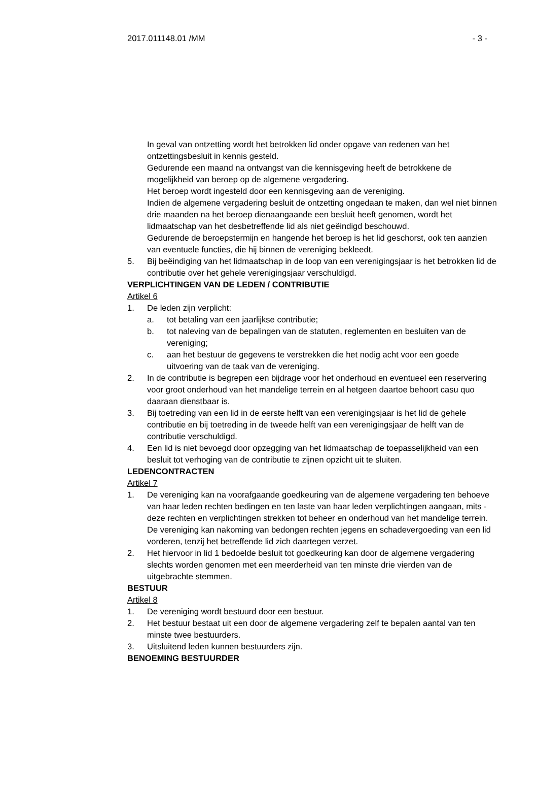2017.011148.01 /MM - 3 -
In geval van ontzetting wordt het betrokken lid onder opgave van redenen van het ontzettingsbesluit in kennis gesteld.
Gedurende een maand na ontvangst van die kennisgeving heeft de betrokkene de mogelijkheid van beroep op de algemene vergadering.
Het beroep wordt ingesteld door een kennisgeving aan de vereniging.
Indien de algemene vergadering besluit de ontzetting ongedaan te maken, dan wel niet binnen drie maanden na het beroep dienaangaande een besluit heeft genomen, wordt het lidmaatschap van het desbetreffende lid als niet geëindigd beschouwd.
Gedurende de beroepstermijn en hangende het beroep is het lid geschorst, ook ten aanzien van eventuele functies, die hij binnen de vereniging bekleedt.
5. Bij beëindiging van het lidmaatschap in de loop van een verenigingsjaar is het betrokken lid de contributie over het gehele verenigingsjaar verschuldigd.
VERPLICHTINGEN VAN DE LEDEN / CONTRIBUTIE
Artikel 6
1. De leden zijn verplicht:
a. tot betaling van een jaarlijkse contributie;
b. tot naleving van de bepalingen van de statuten, reglementen en besluiten van de vereniging;
c. aan het bestuur de gegevens te verstrekken die het nodig acht voor een goede uitvoering van de taak van de vereniging.
2. In de contributie is begrepen een bijdrage voor het onderhoud en eventueel een reservering voor groot onderhoud van het mandelige terrein en al hetgeen daartoe behoort casu quo daaraan dienstbaar is.
3. Bij toetreding van een lid in de eerste helft van een verenigingsjaar is het lid de gehele contributie en bij toetreding in de tweede helft van een verenigingsjaar de helft van de contributie verschuldigd.
4. Een lid is niet bevoegd door opzegging van het lidmaatschap de toepasselijkheid van een besluit tot verhoging van de contributie te zijnen opzicht uit te sluiten.
LEDENCONTRACTEN
Artikel 7
1. De vereniging kan na voorafgaande goedkeuring van de algemene vergadering ten behoeve van haar leden rechten bedingen en ten laste van haar leden verplichtingen aangaan, mits - deze rechten en verplichtingen strekken tot beheer en onderhoud van het mandelige terrein. De vereniging kan nakoming van bedongen rechten jegens en schadevergoeding van een lid vorderen, tenzij het betreffende lid zich daartegen verzet.
2. Het hiervoor in lid 1 bedoelde besluit tot goedkeuring kan door de algemene vergadering slechts worden genomen met een meerderheid van ten minste drie vierden van de uitgebrachte stemmen.
BESTUUR
Artikel 8
1. De vereniging wordt bestuurd door een bestuur.
2. Het bestuur bestaat uit een door de algemene vergadering zelf te bepalen aantal van ten minste twee bestuurders.
3. Uitsluitend leden kunnen bestuurders zijn.
BENOEMING BESTUURDER